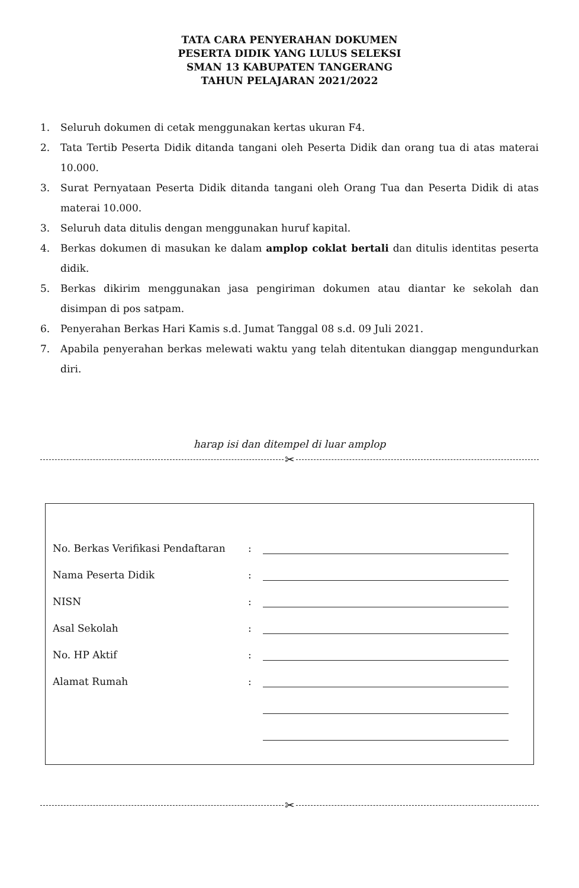TATA CARA PENYERAHAN DOKUMEN
PESERTA DIDIK YANG LULUS SELEKSI
SMAN 13 KABUPATEN TANGERANG
TAHUN PELAJARAN 2021/2022
1. Seluruh dokumen di cetak menggunakan kertas ukuran F4.
2. Tata Tertib Peserta Didik ditanda tangani oleh Peserta Didik dan orang tua di atas materai 10.000.
3. Surat Pernyataan Peserta Didik ditanda tangani oleh Orang Tua dan Peserta Didik di atas materai 10.000.
3. Seluruh data ditulis dengan menggunakan huruf kapital.
4. Berkas dokumen di masukan ke dalam amplop coklat bertali dan ditulis identitas peserta didik.
5. Berkas dikirim menggunakan jasa pengiriman dokumen atau diantar ke sekolah dan disimpan di pos satpam.
6. Penyerahan Berkas Hari Kamis s.d. Jumat Tanggal 08 s.d. 09 Juli 2021.
7. Apabila penyerahan berkas melewati waktu yang telah ditentukan dianggap mengundurkan diri.
harap isi dan ditempel di luar amplop
✂
No. Berkas Verifikasi Pendaftaran:
Nama Peserta Didik:
NISN:
Asal Sekolah:
No. HP Aktif:
Alamat Rumah:
✂